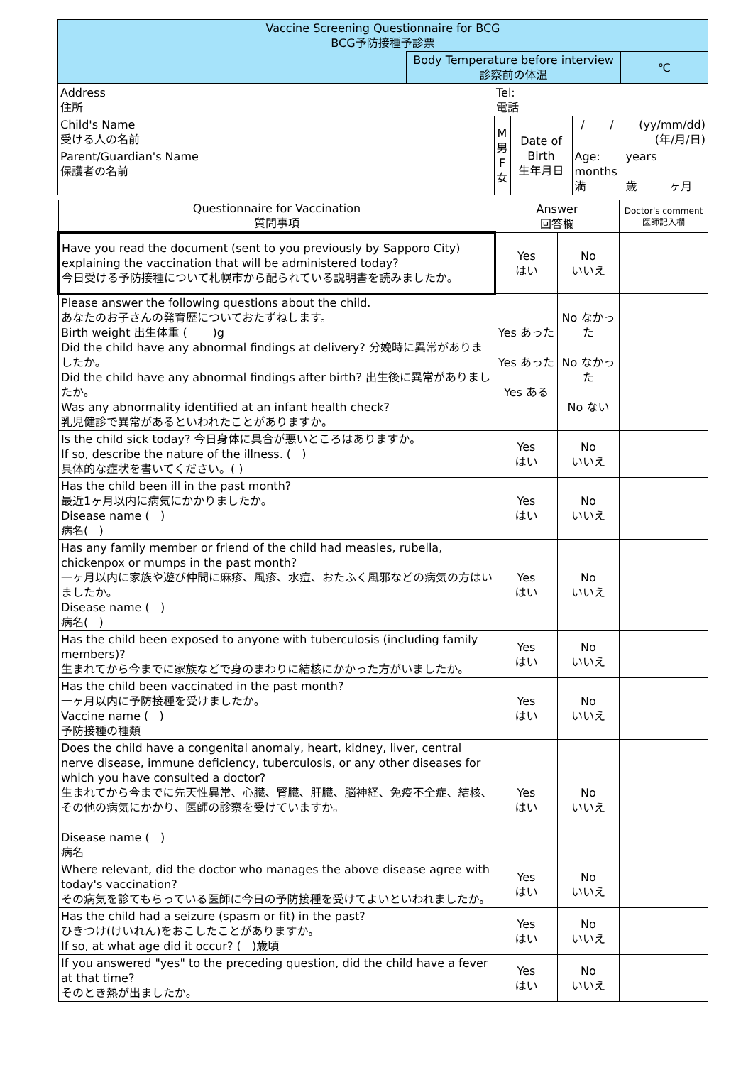| Vaccine Screening Questionnaire for BCG BCG予防接種予診票 | | |
| | Body Temperature before interview 診察前の体温 | ℃ |
| Address 住所 | Tel: 電話 | | |
| Child's Name 受ける人の名前 | M 男 F 女 | Date of Birth 生年月日 | / / (yy/mm/dd) (年/月/日) |
| Parent/Guardian's Name 保護者の名前 | | | Age: years months 満 歳 ヶ月 |
| Questionnaire for Vaccination 質問事項 | Answer 回答欄 | | Doctor's comment 医師記入欄 |
| Have you read the document (sent to you previously by Sapporo City) explaining the vaccination that will be administered today? 今日受ける予防接種について札幌市から配られている説明書を読みましたか。 | Yes はい | No いいえ | |
| Please answer the following questions about the child. あなたのお子さんの発育歴についておたずねします。 Birth weight 出生体重 ( )g Did the child have any abnormal findings at delivery? 分娩時に異常がありましたか。 Did the child have any abnormal findings after birth? 出生後に異常がありましたか。 Was any abnormality identified at an infant health check? 乳児健診で異常があるといわれたことがありますか。 | Yes あった Yes あった Yes ある | No なかった No なかった No ない | |
| Is the child sick today? 今日身体に具合が悪いところはありますか。 If so, describe the nature of the illness. ( ) 具体的な症状を書いてください。( ) | Yes はい | No いいえ | |
| Has the child been ill in the past month? 最近1ヶ月以内に病気にかかりましたか。 Disease name ( ) 病名( ) | Yes はい | No いいえ | |
| Has any family member or friend of the child had measles, rubella, chickenpox or mumps in the past month? 一ヶ月以内に家族や遊び仲間に麻疹、風疹、水痘、おたふく風邪などの病気の方はいましたか。 Disease name ( ) 病名( ) | Yes はい | No いいえ | |
| Has the child been exposed to anyone with tuberculosis (including family members)? 生まれてから今までに家族などで身のまわりに結核にかかった方がいましたか。 | Yes はい | No いいえ | |
| Has the child been vaccinated in the past month? 一ヶ月以内に予防接種を受けましたか。 Vaccine name ( ) 予防接種の種類 | Yes はい | No いいえ | |
| Does the child have a congenital anomaly, heart, kidney, liver, central nerve disease, immune deficiency, tuberculosis, or any other diseases for which you have consulted a doctor? 生まれてから今までに先天性異常、心臓、腎臓、肝臓、脳神経、免疫不全症、結核、その他の病気にかかり、医師の診察を受けていますか。 Disease name ( ) 病名 | Yes はい | No いいえ | |
| Where relevant, did the doctor who manages the above disease agree with today's vaccination? その病気を診てもらっている医師に今日の予防接種を受けてよいといわれましたか。 | Yes はい | No いいえ | |
| Has the child had a seizure (spasm or fit) in the past? ひきつけ(けいれん)をおこしたことがありますか。 If so, at what age did it occur? ( )歳頃 | Yes はい | No いいえ | |
| If you answered "yes" to the preceding question, did the child have a fever at that time? そのとき熱が出ましたか。 | Yes はい | No いいえ | |